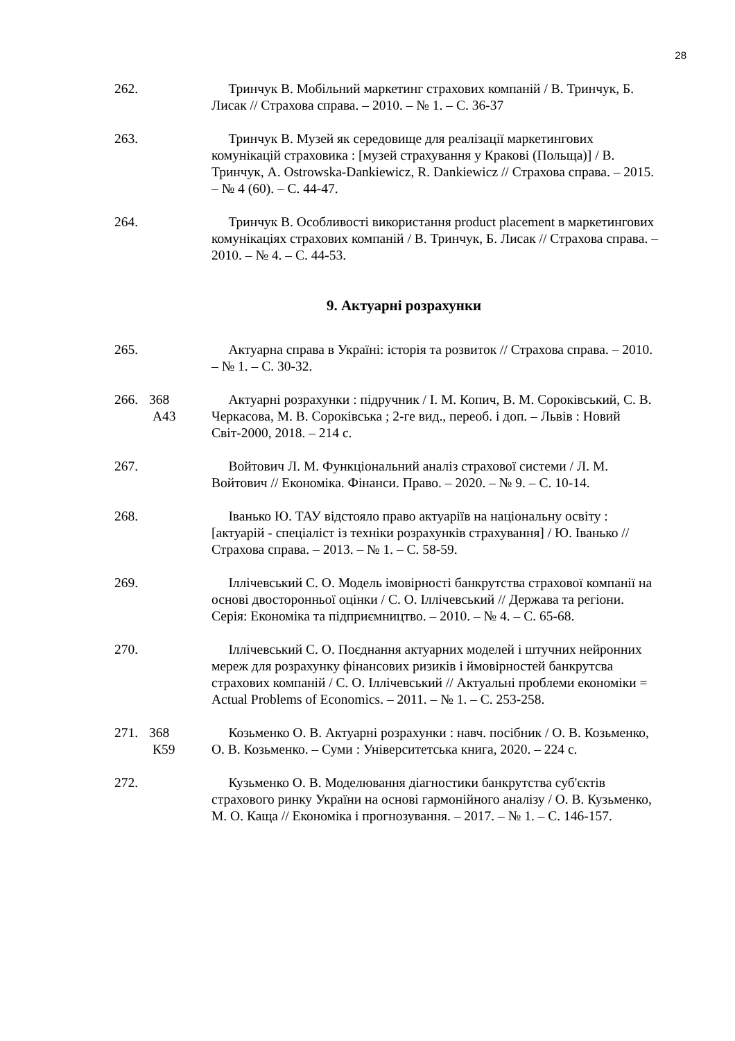28
262. Тринчук В. Мобільний маркетинг страхових компаній / В. Тринчук, Б. Лисак // Страхова справа. – 2010. – № 1. – С. 36-37
263. Тринчук В. Музей як середовище для реалізації маркетингових комунікацій страховика : [музей страхування у Кракові (Польща)] / В. Тринчук, A. Ostrowska-Dankiewicz, R. Dankiewicz // Страхова справа. – 2015. – № 4 (60). – С. 44-47.
264. Тринчук В. Особливості використання product placement в маркетингових комунікаціях страхових компаній / В. Тринчук, Б. Лисак // Страхова справа. – 2010. – № 4. – С. 44-53.
9. Актуарні розрахунки
265. Актуарна справа в Україні: історія та розвиток // Страхова справа. – 2010. – № 1. – С. 30-32.
266. 368
А43
Актуарні розрахунки : підручник / І. М. Копич, В. М. Сороківський, С. В. Черкасова, М. В. Сороківська ; 2-ге вид., переоб. і доп. – Львів : Новий Світ-2000, 2018. – 214 с.
267. Войтович Л. М. Функціональний аналіз страхової системи / Л. М. Войтович // Економіка. Фінанси. Право. – 2020. – № 9. – С. 10-14.
268. Іванько Ю. ТАУ відстояло право актуаріїв на національну освіту : [актуарій - спеціаліст із техніки розрахунків страхування] / Ю. Іванько // Страхова справа. – 2013. – № 1. – С. 58-59.
269. Іллічевський С. О. Модель імовірності банкрутства страхової компанії на основі двосторонньої оцінки / С. О. Іллічевський // Держава та регіони. Серія: Економіка та підприємництво. – 2010. – № 4. – С. 65-68.
270. Іллічевський С. О. Поєднання актуарних моделей і штучних нейронних мереж для розрахунку фінансових ризиків і ймовірностей банкрутсва страхових компаній / С. О. Іллічевський // Актуальні проблеми економіки = Actual Problems of Economics. – 2011. – № 1. – С. 253-258.
271. 368
К59
Козьменко О. В. Актуарні розрахунки : навч. посібник / О. В. Козьменко, О. В. Козьменко. – Суми : Університетська книга, 2020. – 224 с.
272. Кузьменко О. В. Моделювання діагностики банкрутства суб'єктів страхового ринку України на основі гармонійного аналізу / О. В. Кузьменко, М. О. Каща // Економіка і прогнозування. – 2017. – № 1. – С. 146-157.